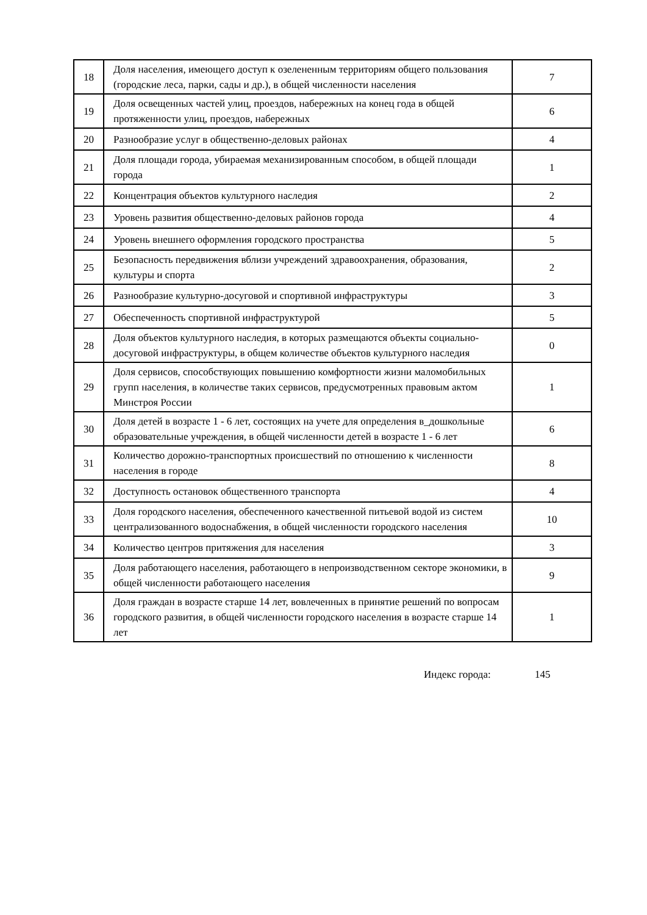| 18 | Доля населения, имеющего доступ к озелененным территориям общего пользования (городские леса, парки, сады и др.), в общей численности населения | 7 |
| 19 | Доля освещенных частей улиц, проездов, набережных на конец года в общей протяженности улиц, проездов, набережных | 6 |
| 20 | Разнообразие услуг в общественно-деловых районах | 4 |
| 21 | Доля площади города, убираемая механизированным способом, в общей площади города | 1 |
| 22 | Концентрация объектов культурного наследия | 2 |
| 23 | Уровень развития общественно-деловых районов города | 4 |
| 24 | Уровень внешнего оформления городского пространства | 5 |
| 25 | Безопасность передвижения вблизи учреждений здравоохранения, образования, культуры и спорта | 2 |
| 26 | Разнообразие культурно-досуговой и спортивной инфраструктуры | 3 |
| 27 | Обеспеченность спортивной инфраструктурой | 5 |
| 28 | Доля объектов культурного наследия, в которых размещаются объекты социально-досуговой инфраструктуры, в общем количестве объектов культурного наследия | 0 |
| 29 | Доля сервисов, способствующих повышению комфортности жизни маломобильных групп населения, в количестве таких сервисов, предусмотренных правовым актом Минстроя России | 1 |
| 30 | Доля детей в возрасте 1 - 6 лет, состоящих на учете для определения в_дошкольные образовательные учреждения, в общей численности детей в возрасте 1 - 6 лет | 6 |
| 31 | Количество дорожно-транспортных происшествий по отношению к численности населения в городе | 8 |
| 32 | Доступность остановок общественного транспорта | 4 |
| 33 | Доля городского населения, обеспеченного качественной питьевой водой из систем централизованного водоснабжения, в общей численности городского населения | 10 |
| 34 | Количество центров притяжения для населения | 3 |
| 35 | Доля работающего населения, работающего в непроизводственном секторе экономики, в общей численности работающего населения | 9 |
| 36 | Доля граждан в возрасте старше 14 лет, вовлеченных в принятие решений по вопросам городского развития, в общей численности городского населения в возрасте старше 14 лет | 1 |
Индекс города: 145